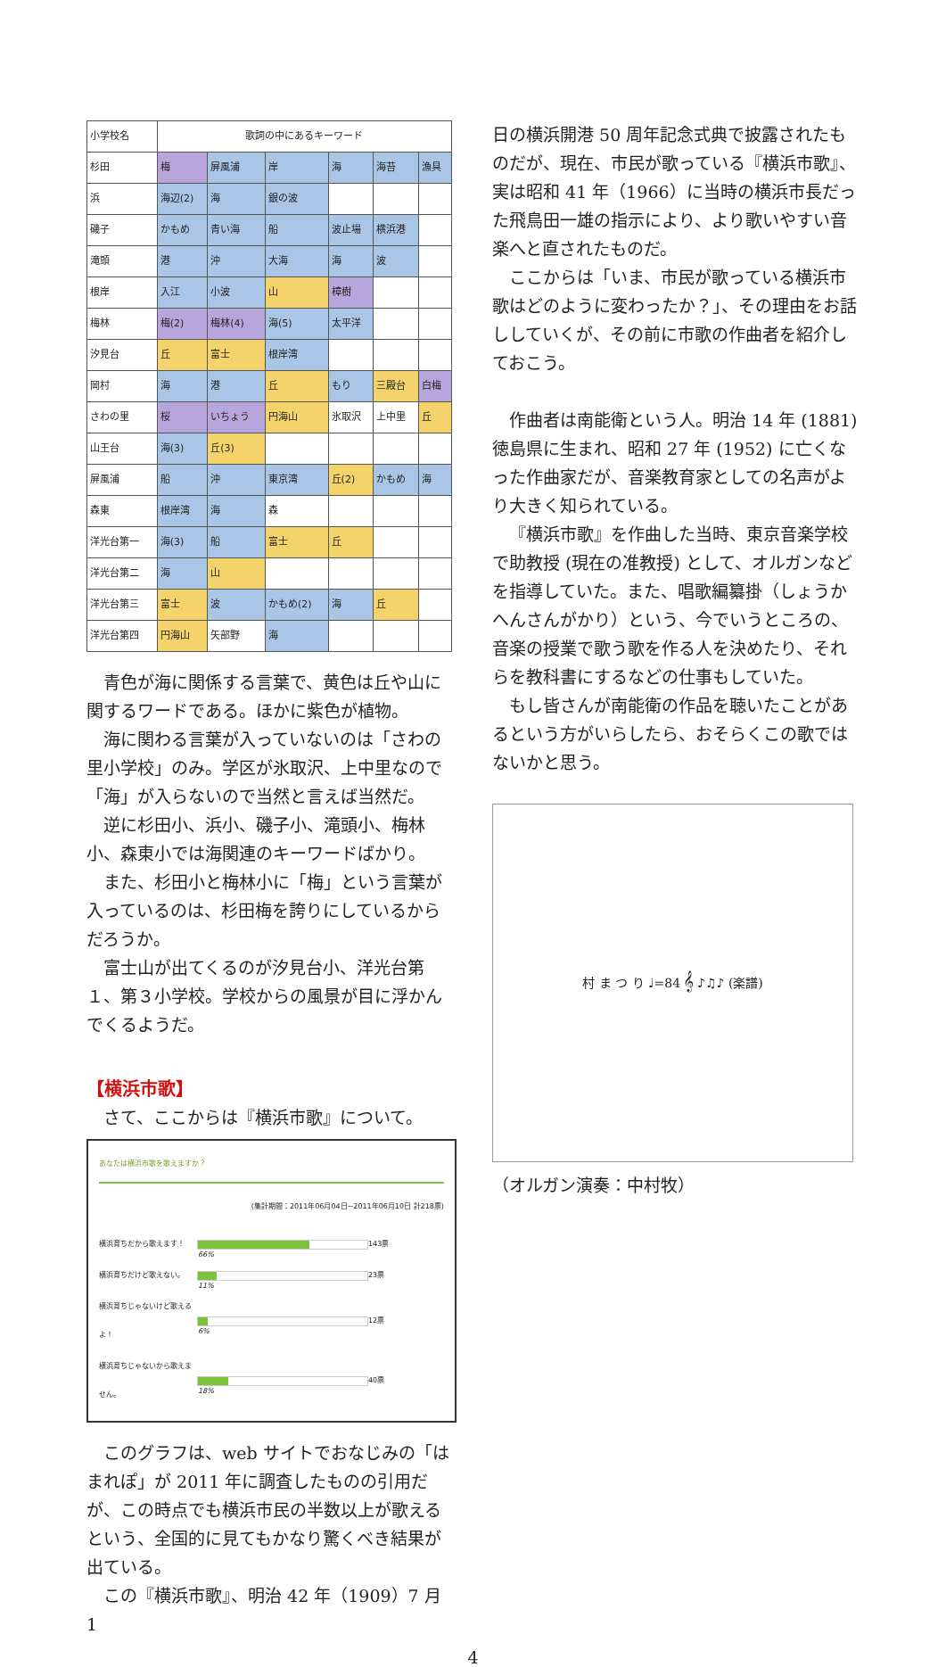| 小学校名 | 歌詞の中にあるキーワード | | | | | |
| --- | --- | --- | --- | --- | --- | --- |
| 杉田 | 梅 | 屏風浦 | 岸 | 海 | 海苔 | 漁具 |
| 浜 | 海辺(2) | 海 | 銀の波 | | | |
| 磯子 | かもめ | 青い海 | 船 | 波止場 | 横浜港 | |
| 滝頭 | 港 | 沖 | 大海 | 海 | 波 | |
| 根岸 | 入江 | 小波 | 山 | 樟樹 | | |
| 梅林 | 梅(2) | 梅林(4) | 海(5) | 太平洋 | | |
| 汐見台 | 丘 | 富士 | 根岸湾 | | | |
| 岡村 | 海 | 港 | 丘 | もり | 三殿台 | 白梅 |
| さわの里 | 桜 | いちょう | 円海山 | 氷取沢 | 上中里 | 丘 |
| 山王台 | 海(3) | 丘(3) | | | | |
| 屏風浦 | 船 | 沖 | 東京湾 | 丘(2) | かもめ | 海 |
| 森東 | 根岸湾 | 海 | 森 | | | |
| 洋光台第一 | 海(3) | 船 | 富士 | 丘 | | |
| 洋光台第二 | 海 | 山 | | | | |
| 洋光台第三 | 富士 | 波 | かもめ(2) | 海 | 丘 | |
| 洋光台第四 | 円海山 | 矢部野 | 海 | | | |
青色が海に関係する言葉で、黄色は丘や山に関するワードである。ほかに紫色が植物。
海に関わる言葉が入っていないのは「さわの里小学校」のみ。学区が氷取沢、上中里なので「海」が入らないので当然と言えば当然だ。
逆に杉田小、浜小、磯子小、滝頭小、梅林小、森東小では海関連のキーワードばかり。
また、杉田小と梅林小に「梅」という言葉が入っているのは、杉田梅を誇りにしているからだろうか。
富士山が出てくるのが汐見台小、洋光台第１、第３小学校。学校からの風景が目に浮かんでくるようだ。
【横浜市歌】
さて、ここからは『横浜市歌』について。
あなたは横浜市歌を歌えますか？
(集計期間：2011年06月04日~2011年06月10日 計218票)
横浜育ちだから歌えます！
66%
143票
横浜育ちだけど歌えない。
11%
23票
横浜育ちじゃないけど歌えるよ！
6%
12票
横浜育ちじゃないから歌えません。
18%
40票
このグラフは、web サイトでおなじみの「はまれぽ」が 2011 年に調査したものの引用だが、この時点でも横浜市民の半数以上が歌えるという、全国的に見てもかなり驚くべき結果が出ている。
この『横浜市歌』、明治 42 年（1909）7 月 1
日の横浜開港 50 周年記念式典で披露されたものだが、現在、市民が歌っている『横浜市歌』、実は昭和 41 年（1966）に当時の横浜市長だった飛鳥田一雄の指示により、より歌いやすい音楽へと直されたものだ。
ここからは「いま、市民が歌っている横浜市歌はどのように変わったか？」、その理由をお話ししていくが、その前に市歌の作曲者を紹介しておこう。
作曲者は南能衛という人。明治 14 年 (1881) 徳島県に生まれ、昭和 27 年 (1952) に亡くなった作曲家だが、音楽教育家としての名声がより大きく知られている。
『横浜市歌』を作曲した当時、東京音楽学校で助教授 (現在の准教授) として、オルガンなどを指導していた。また、唱歌編纂掛（しょうかへんさんがかり）という、今でいうところの、音楽の授業で歌う歌を作る人を決めたり、それらを教科書にするなどの仕事もしていた。
もし皆さんが南能衛の作品を聴いたことがあるという方がいらしたら、おそらくこの歌ではないかと思う。
村 ま つ り ♩=84 𝄞 ♪♫♪ (楽譜)
（オルガン演奏：中村牧）
4